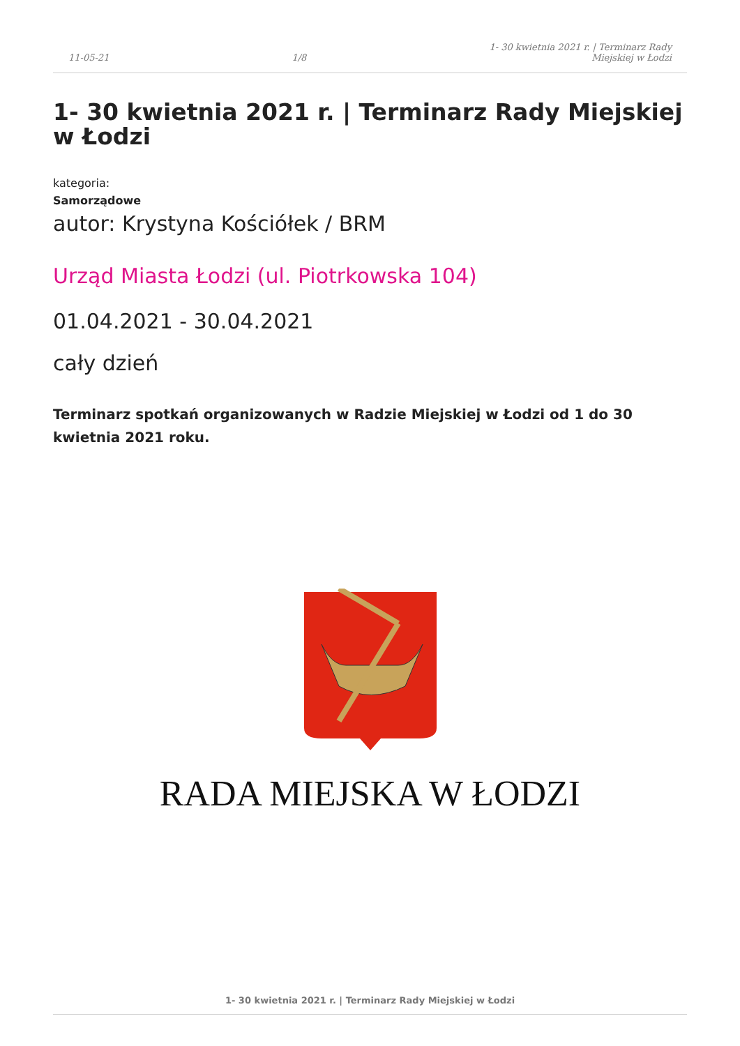11-05-21 1/8 1- 30 kwietnia 2021 r. | Terminarz Rady
Miejskiej w Łodzi
1- 30 kwietnia 2021 r. | Terminarz Rady Miejskiej w Łodzi
kategoria:
Samorządowe
autor: Krystyna Kościółek / BRM
Urząd Miasta Łodzi (ul. Piotrkowska 104)
01.04.2021 - 30.04.2021
cały dzień
Terminarz spotkań organizowanych w Radzie Miejskiej w Łodzi od 1 do 30 kwietnia 2021 roku.
RADA MIEJSKA W ŁODZI
1- 30 kwietnia 2021 r. | Terminarz Rady Miejskiej w Łodzi